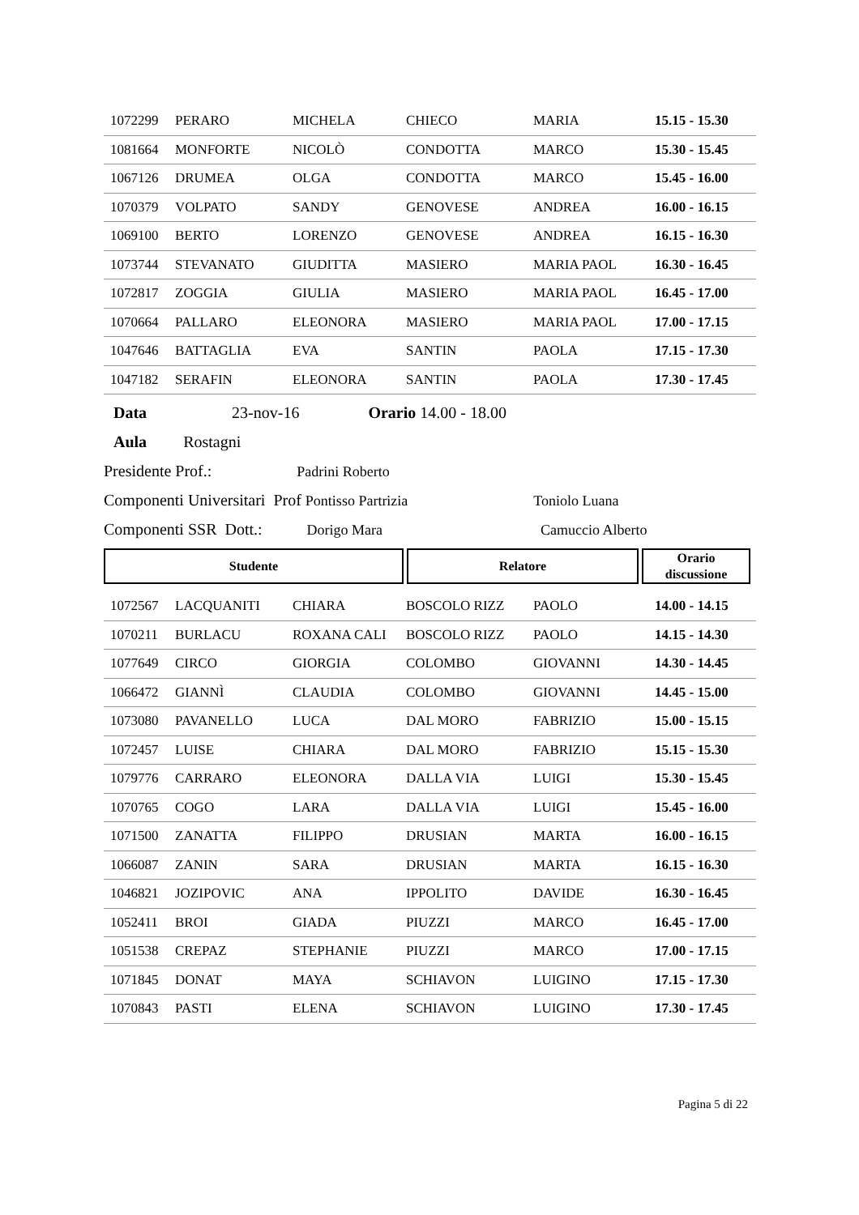| 1072299 | PERARO | MICHELA | CHIECO | MARIA | 15.15 - 15.30 |
| 1081664 | MONFORTE | NICOLÒ | CONDOTTA | MARCO | 15.30 - 15.45 |
| 1067126 | DRUMEA | OLGA | CONDOTTA | MARCO | 15.45 - 16.00 |
| 1070379 | VOLPATO | SANDY | GENOVESE | ANDREA | 16.00 - 16.15 |
| 1069100 | BERTO | LORENZO | GENOVESE | ANDREA | 16.15 - 16.30 |
| 1073744 | STEVANATO | GIUDITTA | MASIERO | MARIA PAOL | 16.30 - 16.45 |
| 1072817 | ZOGGIA | GIULIA | MASIERO | MARIA PAOL | 16.45 - 17.00 |
| 1070664 | PALLARO | ELEONORA | MASIERO | MARIA PAOL | 17.00 - 17.15 |
| 1047646 | BATTAGLIA | EVA | SANTIN | PAOLA | 17.15 - 17.30 |
| 1047182 | SERAFIN | ELEONORA | SANTIN | PAOLA | 17.30 - 17.45 |
Data 23-nov-16 Orario 14.00 - 18.00
Aula Rostagni
Presidente Prof.: Padrini Roberto
Componenti Universitari Prof Pontisso Partrizia Toniolo Luana
Componenti SSR Dott.: Dorigo Mara Camuccio Alberto
Studente Relatore Orario
discussione
| 1072567 | LACQUANITI | CHIARA | BOSCOLO RIZZ | PAOLO | 14.00 - 14.15 |
| 1070211 | BURLACU | ROXANA CALI | BOSCOLO RIZZ | PAOLO | 14.15 - 14.30 |
| 1077649 | CIRCO | GIORGIA | COLOMBO | GIOVANNI | 14.30 - 14.45 |
| 1066472 | GIANNÌ | CLAUDIA | COLOMBO | GIOVANNI | 14.45 - 15.00 |
| 1073080 | PAVANELLO | LUCA | DAL MORO | FABRIZIO | 15.00 - 15.15 |
| 1072457 | LUISE | CHIARA | DAL MORO | FABRIZIO | 15.15 - 15.30 |
| 1079776 | CARRARO | ELEONORA | DALLA VIA | LUIGI | 15.30 - 15.45 |
| 1070765 | COGO | LARA | DALLA VIA | LUIGI | 15.45 - 16.00 |
| 1071500 | ZANATTA | FILIPPO | DRUSIAN | MARTA | 16.00 - 16.15 |
| 1066087 | ZANIN | SARA | DRUSIAN | MARTA | 16.15 - 16.30 |
| 1046821 | JOZIPOVIC | ANA | IPPOLITO | DAVIDE | 16.30 - 16.45 |
| 1052411 | BROI | GIADA | PIUZZI | MARCO | 16.45 - 17.00 |
| 1051538 | CREPAZ | STEPHANIE | PIUZZI | MARCO | 17.00 - 17.15 |
| 1071845 | DONAT | MAYA | SCHIAVON | LUIGINO | 17.15 - 17.30 |
| 1070843 | PASTI | ELENA | SCHIAVON | LUIGINO | 17.30 - 17.45 |
Pagina 5 di 22